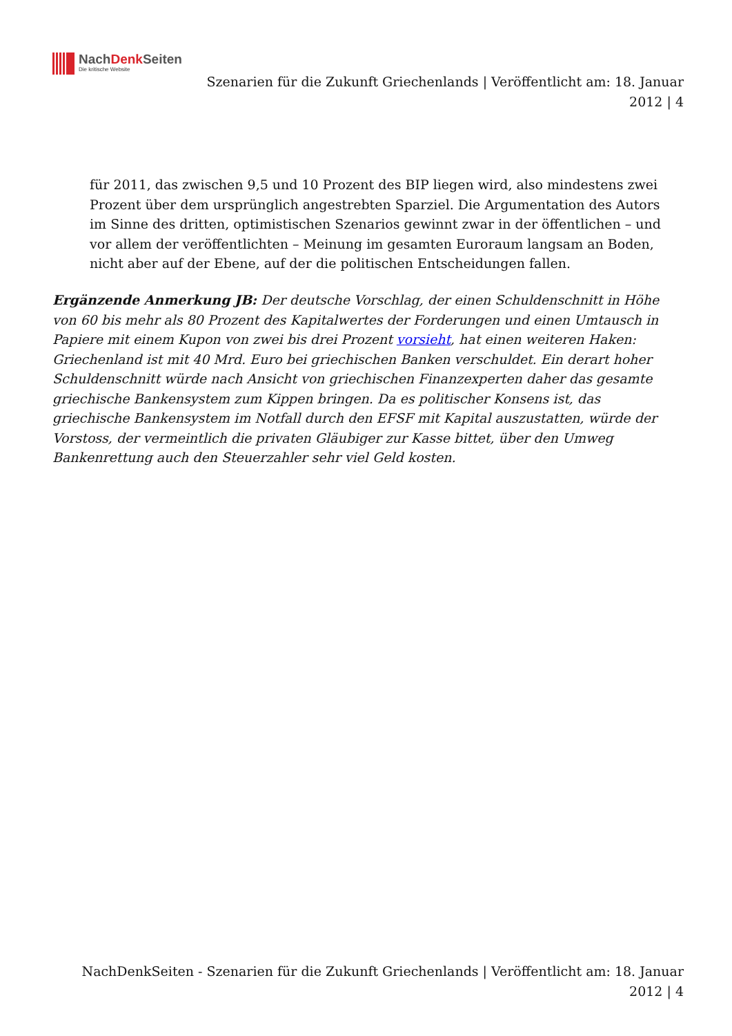NachDenk Seiten
Die kritische Website
Szenarien für die Zukunft Griechenlands | Veröffentlicht am: 18. Januar 2012 | 4
für 2011, das zwischen 9,5 und 10 Prozent des BIP liegen wird, also mindestens zwei Prozent über dem ursprünglich angestrebten Sparziel. Die Argumentation des Autors im Sinne des dritten, optimistischen Szenarios gewinnt zwar in der öffentlichen – und vor allem der veröffentlichten – Meinung im gesamten Euroraum langsam an Boden, nicht aber auf der Ebene, auf der die politischen Entscheidungen fallen.
Ergänzende Anmerkung JB: Der deutsche Vorschlag, der einen Schuldenschnitt in Höhe von 60 bis mehr als 80 Prozent des Kapitalwertes der Forderungen und einen Umtausch in Papiere mit einem Kupon von zwei bis drei Prozent vorsieht, hat einen weiteren Haken: Griechenland ist mit 40 Mrd. Euro bei griechischen Banken verschuldet. Ein derart hoher Schuldenschnitt würde nach Ansicht von griechischen Finanzexperten daher das gesamte griechische Bankensystem zum Kippen bringen. Da es politischer Konsens ist, das griechische Bankensystem im Notfall durch den EFSF mit Kapital auszustatten, würde der Vorstoss, der vermeintlich die privaten Gläubiger zur Kasse bittet, über den Umweg Bankenrettung auch den Steuerzahler sehr viel Geld kosten.
NachDenkSeiten - Szenarien für die Zukunft Griechenlands | Veröffentlicht am: 18. Januar 2012 | 4